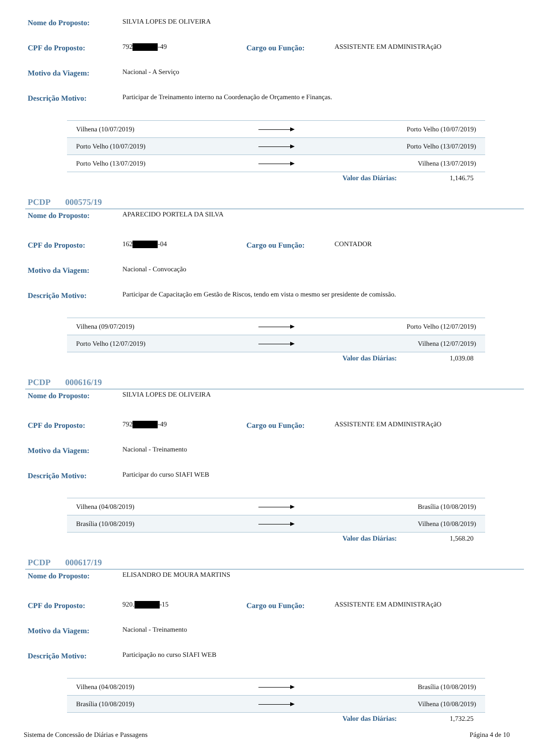Nome do Proposto: SILVIA LOPES DE OLIVEIRA
CPF do Proposto: 792 -49 Cargo ou Função: ASSISTENTE EM ADMINISTRAçãO
Motivo da Viagem: Nacional - A Serviço
Descrição Motivo: Participar de Treinamento interno na Coordenação de Orçamento e Finanças.
| Vilhena (10/07/2019) | | Porto Velho (10/07/2019) |
| Porto Velho (10/07/2019) | | Porto Velho (13/07/2019) |
| Porto Velho (13/07/2019) | | Vilhena (13/07/2019) |
Valor das Diárias: 1,146.75
PCDP 000575/19
Nome do Proposto: APARECIDO PORTELA DA SILVA
CPF do Proposto: 162 -04 Cargo ou Função: CONTADOR
Motivo da Viagem: Nacional - Convocação
Descrição Motivo: Participar de Capacitação em Gestão de Riscos, tendo em vista o mesmo ser presidente de comissão.
| Vilhena (09/07/2019) | | Porto Velho (12/07/2019) |
| Porto Velho (12/07/2019) | | Vilhena (12/07/2019) |
Valor das Diárias: 1,039.08
PCDP 000616/19
Nome do Proposto: SILVIA LOPES DE OLIVEIRA
CPF do Proposto: 792 -49 Cargo ou Função: ASSISTENTE EM ADMINISTRAçãO
Motivo da Viagem: Nacional - Treinamento
Descrição Motivo: Participar do curso SIAFI WEB
| Vilhena (04/08/2019) | | Brasília (10/08/2019) |
| Brasília (10/08/2019) | | Vilhena (10/08/2019) |
Valor das Diárias: 1,568.20
PCDP 000617/19
Nome do Proposto: ELISANDRO DE MOURA MARTINS
CPF do Proposto: 920. -15 Cargo ou Função: ASSISTENTE EM ADMINISTRAçãO
Motivo da Viagem: Nacional - Treinamento
Descrição Motivo: Participação no curso SIAFI WEB
| Vilhena (04/08/2019) | | Brasília (10/08/2019) |
| Brasília (10/08/2019) | | Vilhena (10/08/2019) |
Valor das Diárias: 1,732.25
Sistema de Concessão de Diárias e Passagens Página 4 de 10